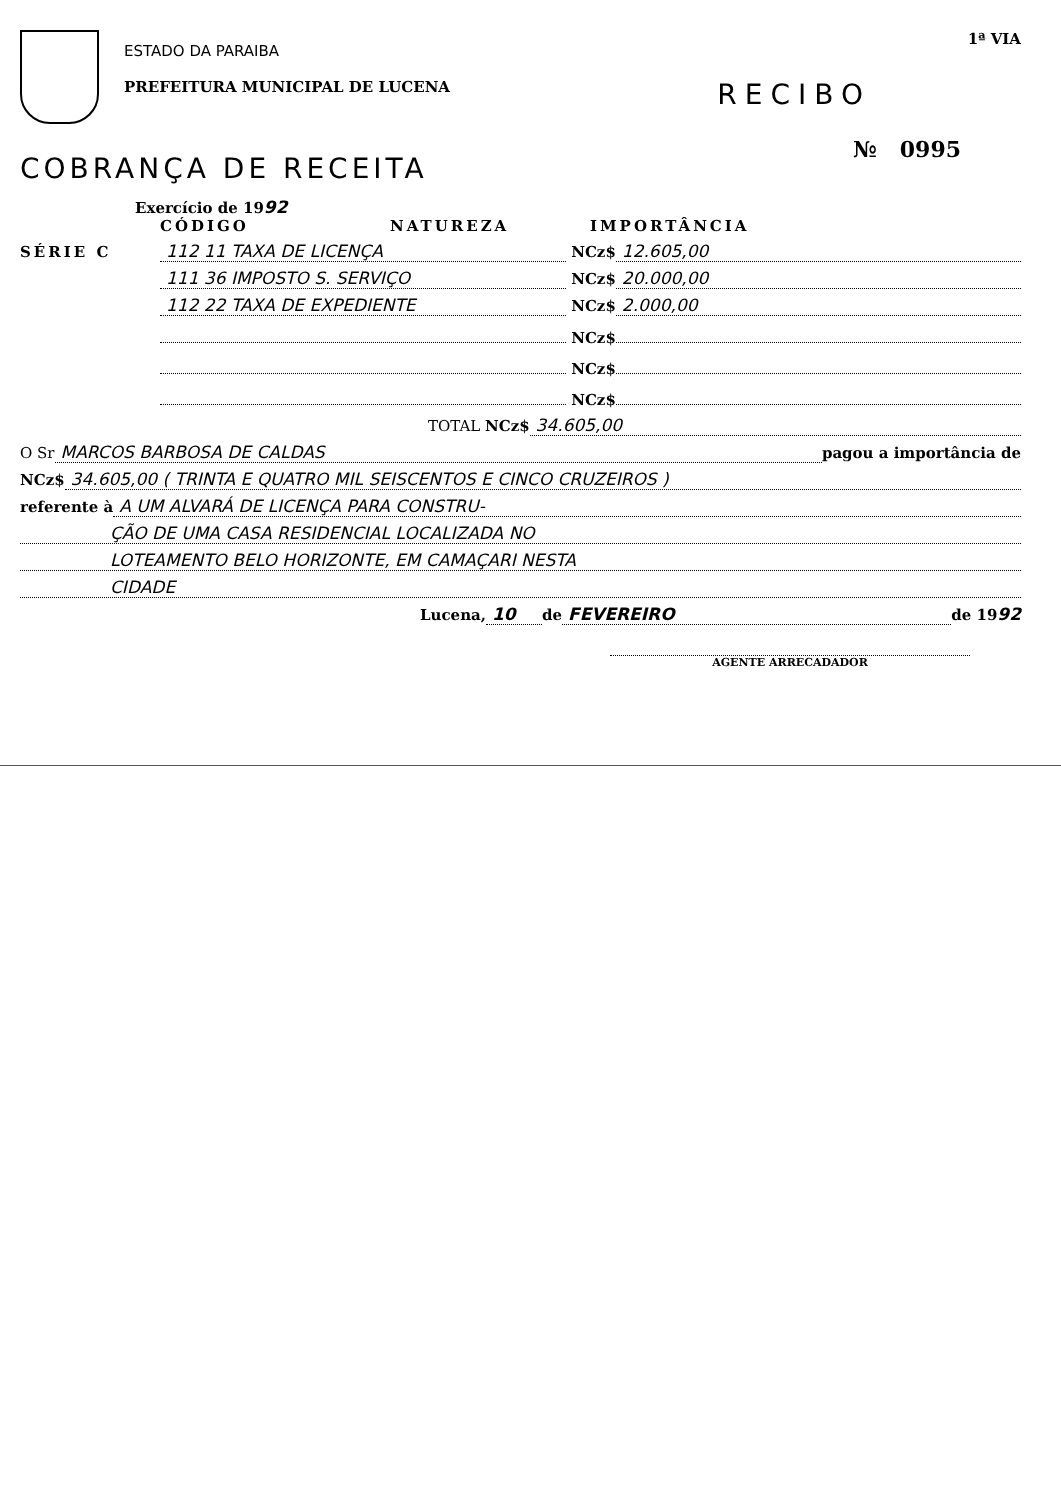ESTADO DA PARAIBA
PREFEITURA MUNICIPAL DE LUCENA
1ª VIA
RECIBO
№ 0995
COBRANÇA DE RECEITA
Exercício de 1992
CÓDIGO NATUREZA IMPORTÂNCIA
SÉRIE C 112 11 TAXA DE LICENÇA NCz$ 12.605,00
111 36 IMPOSTO S. SERVIÇO NCz$ 20.000,00
112 22 TAXA DE EXPEDIENTE NCz$ 2.000,00
NCz$
NCz$
NCz$
TOTAL NCz$ 34.605,00
O Sr MARCOS BARBOSA DE CALDAS pagou a importância de
NCz$ 34.605,00 ( TRINTA E QUATRO MIL SEISCENTOS E CINCO CRUZEIROS )
referente à A UM ALVARÁ DE LICENÇA PARA CONSTRU-
ÇÃO DE UMA CASA RESIDENCIAL LOCALIZADA NO
LOTEAMENTO BELO HORIZONTE, EM CAMAÇARI NESTA
CIDADE
Lucena, 10 de FEVEREIRO de 19 92
AGENTE ARRECADADOR